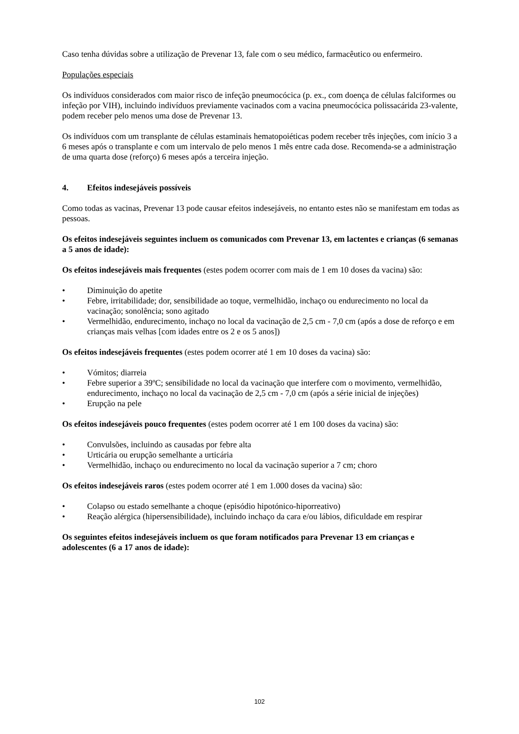Caso tenha dúvidas sobre a utilização de Prevenar 13, fale com o seu médico, farmacêutico ou enfermeiro.
Populações especiais
Os indivíduos considerados com maior risco de infeção pneumocócica (p. ex., com doença de células falciformes ou infeção por VIH), incluindo indivíduos previamente vacinados com a vacina pneumocócica polissacárida 23-valente, podem receber pelo menos uma dose de Prevenar 13.
Os indivíduos com um transplante de células estaminais hematopoiéticas podem receber três injeções, com início 3 a 6 meses após o transplante e com um intervalo de pelo menos 1 mês entre cada dose. Recomenda-se a administração de uma quarta dose (reforço) 6 meses após a terceira injeção.
4. Efeitos indesejáveis possíveis
Como todas as vacinas, Prevenar 13 pode causar efeitos indesejáveis, no entanto estes não se manifestam em todas as pessoas.
Os efeitos indesejáveis seguintes incluem os comunicados com Prevenar 13, em lactentes e crianças (6 semanas a 5 anos de idade):
Os efeitos indesejáveis mais frequentes (estes podem ocorrer com mais de 1 em 10 doses da vacina) são:
• Diminuição do apetite
• Febre, irritabilidade; dor, sensibilidade ao toque, vermelhidão, inchaço ou endurecimento no local da vacinação; sonolência; sono agitado
• Vermelhidão, endurecimento, inchaço no local da vacinação de 2,5 cm - 7,0 cm (após a dose de reforço e em crianças mais velhas [com idades entre os 2 e os 5 anos])
Os efeitos indesejáveis frequentes (estes podem ocorrer até 1 em 10 doses da vacina) são:
• Vómitos; diarreia
• Febre superior a 39ºC; sensibilidade no local da vacinação que interfere com o movimento, vermelhidão, endurecimento, inchaço no local da vacinação de 2,5 cm - 7,0 cm (após a série inicial de injeções)
• Erupção na pele
Os efeitos indesejáveis pouco frequentes (estes podem ocorrer até 1 em 100 doses da vacina) são:
• Convulsões, incluindo as causadas por febre alta
• Urticária ou erupção semelhante a urticária
• Vermelhidão, inchaço ou endurecimento no local da vacinação superior a 7 cm; choro
Os efeitos indesejáveis raros (estes podem ocorrer até 1 em 1.000 doses da vacina) são:
• Colapso ou estado semelhante a choque (episódio hipotónico-hiporreativo)
• Reação alérgica (hipersensibilidade), incluindo inchaço da cara e/ou lábios, dificuldade em respirar
Os seguintes efeitos indesejáveis incluem os que foram notificados para Prevenar 13 em crianças e adolescentes (6 a 17 anos de idade):
102